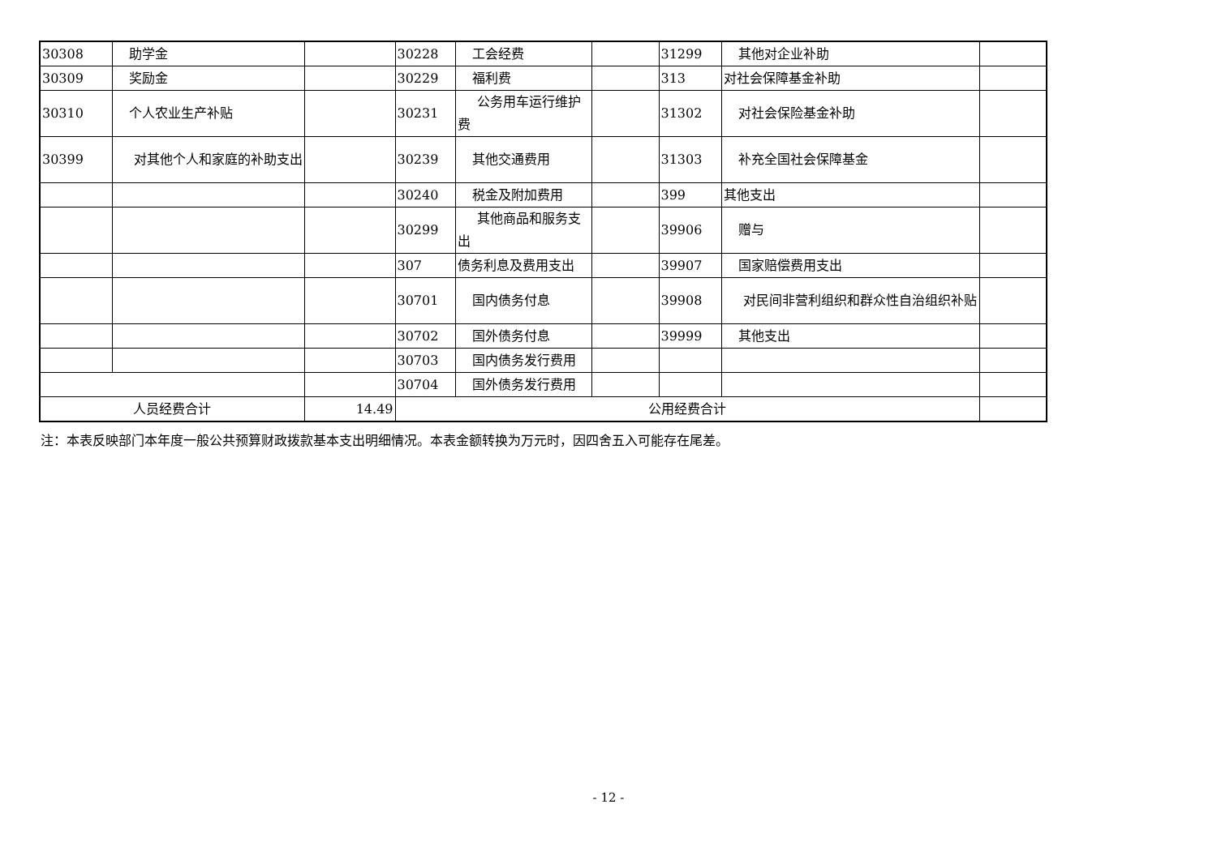| 30308 | 助学金 | | 30228 | 工会经费 | | 31299 | 其他对企业补助 | |
| 30309 | 奖励金 | | 30229 | 福利费 | | 313 | 对社会保障基金补助 | |
| 30310 | 个人农业生产补贴 | | 30231 | 公务用车运行维护费 | | 31302 | 对社会保险基金补助 | |
| 30399 | 对其他个人和家庭的补助支出 | | 30239 | 其他交通费用 | | 31303 | 补充全国社会保障基金 | |
| | | | 30240 | 税金及附加费用 | | 399 | 其他支出 | |
| | | | 30299 | 其他商品和服务支出 | | 39906 | 赠与 | |
| | | | 307 | 债务利息及费用支出 | | 39907 | 国家赔偿费用支出 | |
| | | | 30701 | 国内债务付息 | | 39908 | 对民间非营利组织和群众性自治组织补贴 | |
| | | | 30702 | 国外债务付息 | | 39999 | 其他支出 | |
| | | | 30703 | 国内债务发行费用 | | | | |
| | | | 30704 | 国外债务发行费用 | | | | |
| 人员经费合计 | | 14.49 | 公用经费合计 | | | | | |
注：本表反映部门本年度一般公共预算财政拨款基本支出明细情况。本表金额转换为万元时，因四舍五入可能存在尾差。
- 12 -